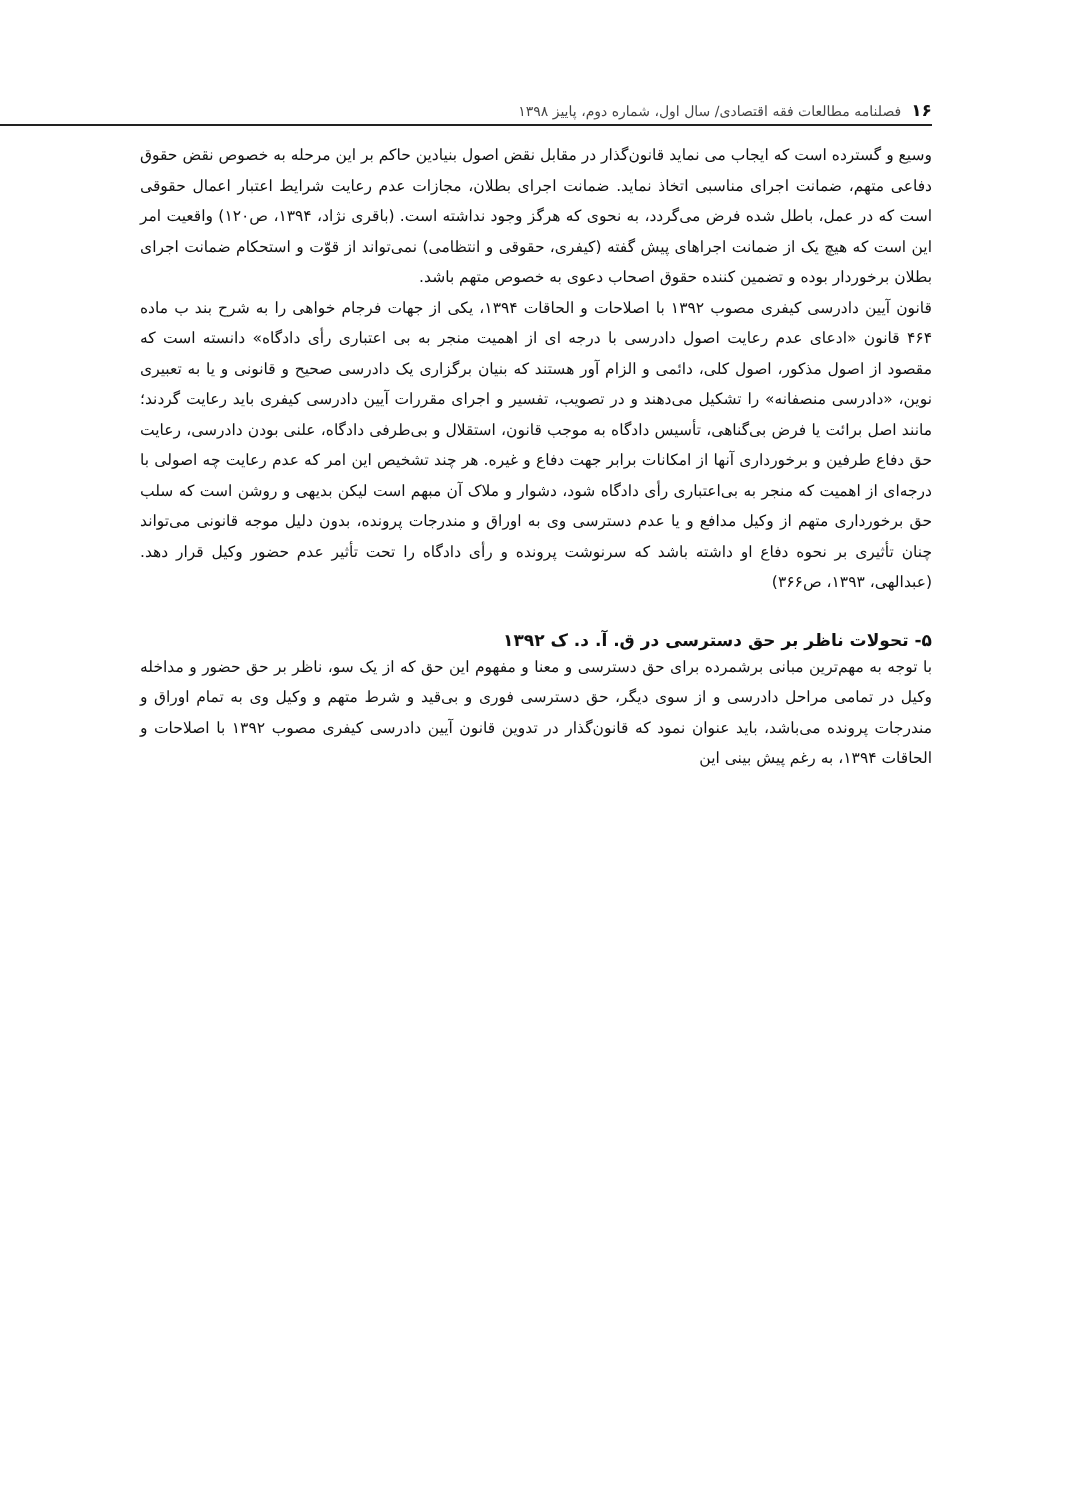۱۶ فصلنامه مطالعات فقه اقتصادی/ سال اول، شماره دوم، پاییز ۱۳۹۸
وسیع و گسترده است که ایجاب می نماید قانون‌گذار در مقابل نقض اصول بنیادین حاکم بر این مرحله به خصوص نقض حقوق دفاعی متهم، ضمانت اجرای مناسبی اتخاذ نماید. ضمانت اجرای بطلان، مجازات عدم رعایت شرایط اعتبار اعمال حقوقی است که در عمل، باطل شده فرض می‌گردد، به نحوی که هرگز وجود نداشته است. (باقری نژاد، ۱۳۹۴، ص۱۲۰) واقعیت امر این است که هیچ یک از ضمانت اجراهای پیش گفته (کیفری، حقوقی و انتظامی) نمی‌تواند از قوّت و استحکام ضمانت اجرای بطلان برخوردار بوده و تضمین کننده حقوق اصحاب دعوی به خصوص متهم باشد.
قانون آیین دادرسی کیفری مصوب ۱۳۹۲ با اصلاحات و الحاقات ۱۳۹۴، یکی از جهات فرجام خواهی را به شرح بند ب ماده ۴۶۴ قانون «ادعای عدم رعایت اصول دادرسی با درجه ای از اهمیت منجر به بی اعتباری رأی دادگاه» دانسته است که مقصود از اصول مذکور، اصول کلی، دائمی و الزام آور هستند که بنیان برگزاری یک دادرسی صحیح و قانونی و یا به تعبیری نوین، «دادرسی منصفانه» را تشکیل می‌دهند و در تصویب، تفسیر و اجرای مقررات آیین دادرسی کیفری باید رعایت گردند؛ مانند اصل برائت یا فرض بی‌گناهی، تأسیس دادگاه به موجب قانون، استقلال و بی‌طرفی دادگاه، علنی بودن دادرسی، رعایت حق دفاع طرفین و برخورداری آنها از امکانات برابر جهت دفاع و غیره. هر چند تشخیص این امر که عدم رعایت چه اصولی با درجه‌ای از اهمیت که منجر به بی‌اعتباری رأی دادگاه شود، دشوار و ملاک آن مبهم است لیکن بدیهی و روشن است که سلب حق برخورداری متهم از وکیل مدافع و یا عدم دسترسی وی به اوراق و مندرجات پرونده، بدون دلیل موجه قانونی می‌تواند چنان تأثیری بر نحوه دفاع او داشته باشد که سرنوشت پرونده و رأی دادگاه را تحت تأثیر عدم حضور وکیل قرار دهد. (عبدالهی، ۱۳۹۳، ص۳۶۶)
۵- تحولات ناظر بر حق دسترسی در ق. آ. د. ک ۱۳۹۲
با توجه به مهم‌ترین مبانی برشمرده برای حق دسترسی و معنا و مفهوم این حق که از یک سو، ناظر بر حق حضور و مداخله وکیل در تمامی مراحل دادرسی و از سوی دیگر، حق دسترسی فوری و بی‌قید و شرط متهم و وکیل وی به تمام اوراق و مندرجات پرونده می‌باشد، باید عنوان نمود که قانون‌گذار در تدوین قانون آیین دادرسی کیفری مصوب ۱۳۹۲ با اصلاحات و الحاقات ۱۳۹۴، به رغم پیش بینی این